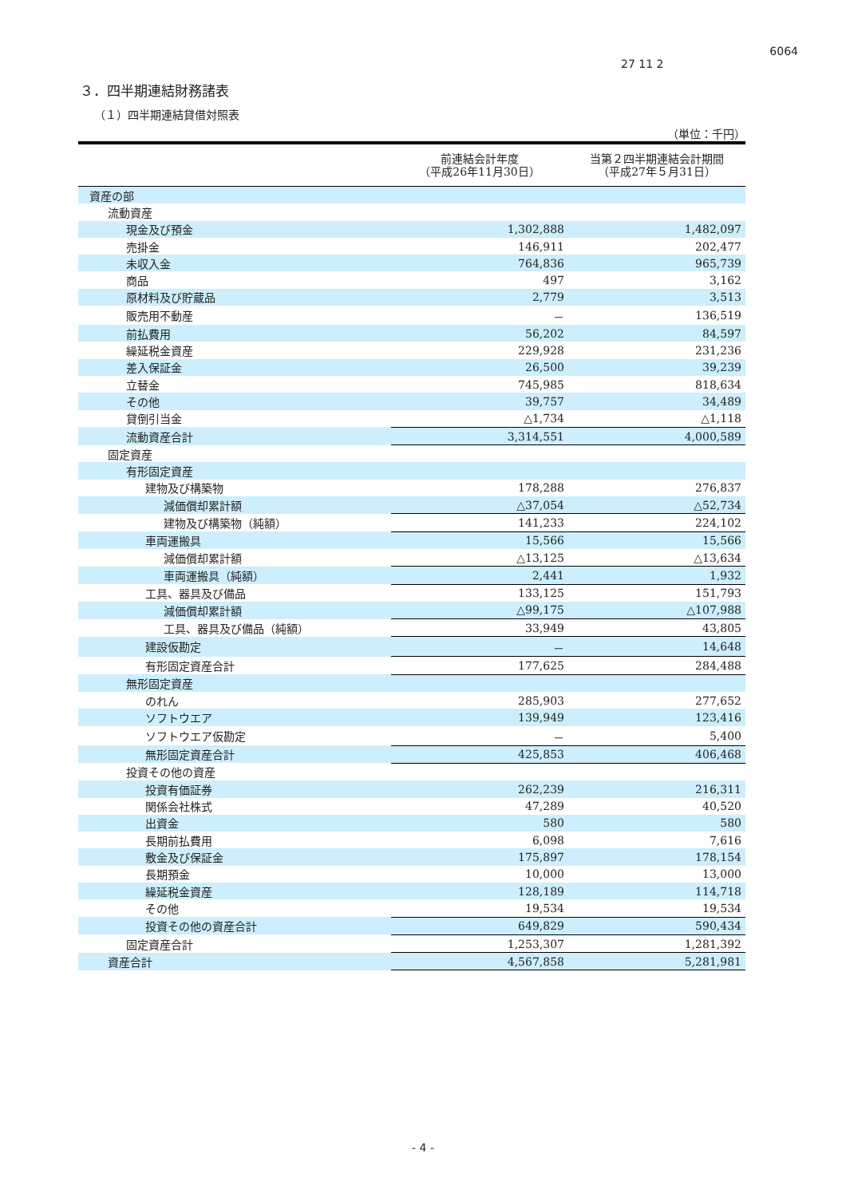27 11 2
6064
３．四半期連結財務諸表
（１）四半期連結貸借対照表
（単位：千円）
| | 前連結会計年度 （平成26年11月30日） | 当第２四半期連結会計期間 （平成27年５月31日） |
| --- | --- | --- |
| 資産の部 | | |
| 流動資産 | | |
| 現金及び預金 | 1,302,888 | 1,482,097 |
| 売掛金 | 146,911 | 202,477 |
| 未収入金 | 764,836 | 965,739 |
| 商品 | 497 | 3,162 |
| 原材料及び貯蔵品 | 2,779 | 3,513 |
| 販売用不動産 | － | 136,519 |
| 前払費用 | 56,202 | 84,597 |
| 繰延税金資産 | 229,928 | 231,236 |
| 差入保証金 | 26,500 | 39,239 |
| 立替金 | 745,985 | 818,634 |
| その他 | 39,757 | 34,489 |
| 貸倒引当金 | △1,734 | △1,118 |
| 流動資産合計 | 3,314,551 | 4,000,589 |
| 固定資産 | | |
| 有形固定資産 | | |
| 建物及び構築物 | 178,288 | 276,837 |
| 減価償却累計額 | △37,054 | △52,734 |
| 建物及び構築物（純額） | 141,233 | 224,102 |
| 車両運搬具 | 15,566 | 15,566 |
| 減価償却累計額 | △13,125 | △13,634 |
| 車両運搬具（純額） | 2,441 | 1,932 |
| 工具、器具及び備品 | 133,125 | 151,793 |
| 減価償却累計額 | △99,175 | △107,988 |
| 工具、器具及び備品（純額） | 33,949 | 43,805 |
| 建設仮勘定 | － | 14,648 |
| 有形固定資産合計 | 177,625 | 284,488 |
| 無形固定資産 | | |
| のれん | 285,903 | 277,652 |
| ソフトウエア | 139,949 | 123,416 |
| ソフトウエア仮勘定 | － | 5,400 |
| 無形固定資産合計 | 425,853 | 406,468 |
| 投資その他の資産 | | |
| 投資有価証券 | 262,239 | 216,311 |
| 関係会社株式 | 47,289 | 40,520 |
| 出資金 | 580 | 580 |
| 長期前払費用 | 6,098 | 7,616 |
| 敷金及び保証金 | 175,897 | 178,154 |
| 長期預金 | 10,000 | 13,000 |
| 繰延税金資産 | 128,189 | 114,718 |
| その他 | 19,534 | 19,534 |
| 投資その他の資産合計 | 649,829 | 590,434 |
| 固定資産合計 | 1,253,307 | 1,281,392 |
| 資産合計 | 4,567,858 | 5,281,981 |
- 4 -